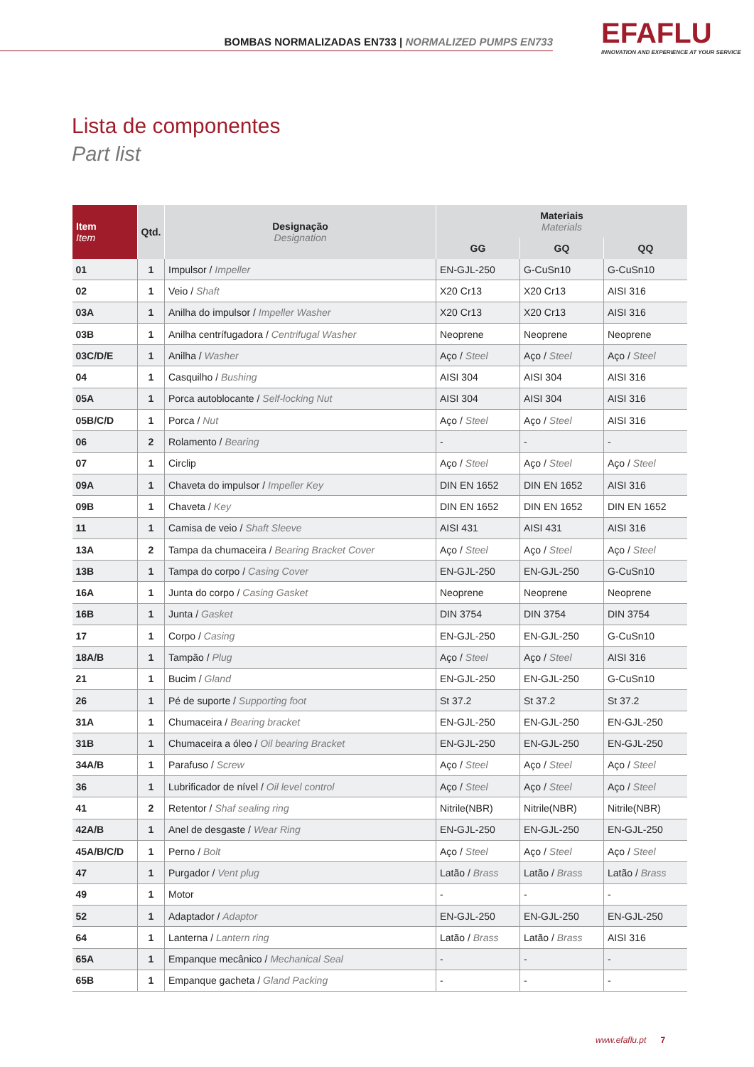BOMBAS NORMALIZADAS EN733 | NORMALIZED PUMPS EN733
EFAFLU
INNOVATION AND EXPERIENCE AT YOUR SERVICE
Lista de componentes
Part list
| Item Item | Qtd. | Designação Designation | Materiais Materials | | |
| --- | --- | --- | --- | --- | --- |
| | | | GG | GQ | QQ |
| 01 | 1 | Impulsor / Impeller | EN-GJL-250 | G-CuSn10 | G-CuSn10 |
| 02 | 1 | Veio / Shaft | X20 Cr13 | X20 Cr13 | AISI 316 |
| 03A | 1 | Anilha do impulsor / Impeller Washer | X20 Cr13 | X20 Cr13 | AISI 316 |
| 03B | 1 | Anilha centrífugadora / Centrifugal Washer | Neoprene | Neoprene | Neoprene |
| 03C/D/E | 1 | Anilha / Washer | Aço / Steel | Aço / Steel | Aço / Steel |
| 04 | 1 | Casquilho / Bushing | AISI 304 | AISI 304 | AISI 316 |
| 05A | 1 | Porca autoblocante / Self-locking Nut | AISI 304 | AISI 304 | AISI 316 |
| 05B/C/D | 1 | Porca / Nut | Aço / Steel | Aço / Steel | AISI 316 |
| 06 | 2 | Rolamento / Bearing | - | - | - |
| 07 | 1 | Circlip | Aço / Steel | Aço / Steel | Aço / Steel |
| 09A | 1 | Chaveta do impulsor / Impeller Key | DIN EN 1652 | DIN EN 1652 | AISI 316 |
| 09B | 1 | Chaveta / Key | DIN EN 1652 | DIN EN 1652 | DIN EN 1652 |
| 11 | 1 | Camisa de veio / Shaft Sleeve | AISI 431 | AISI 431 | AISI 316 |
| 13A | 2 | Tampa da chumaceira / Bearing Bracket Cover | Aço / Steel | Aço / Steel | Aço / Steel |
| 13B | 1 | Tampa do corpo / Casing Cover | EN-GJL-250 | EN-GJL-250 | G-CuSn10 |
| 16A | 1 | Junta do corpo / Casing Gasket | Neoprene | Neoprene | Neoprene |
| 16B | 1 | Junta / Gasket | DIN 3754 | DIN 3754 | DIN 3754 |
| 17 | 1 | Corpo / Casing | EN-GJL-250 | EN-GJL-250 | G-CuSn10 |
| 18A/B | 1 | Tampão / Plug | Aço / Steel | Aço / Steel | AISI 316 |
| 21 | 1 | Bucim / Gland | EN-GJL-250 | EN-GJL-250 | G-CuSn10 |
| 26 | 1 | Pé de suporte / Supporting foot | St 37.2 | St 37.2 | St 37.2 |
| 31A | 1 | Chumaceira / Bearing bracket | EN-GJL-250 | EN-GJL-250 | EN-GJL-250 |
| 31B | 1 | Chumaceira a óleo / Oil bearing Bracket | EN-GJL-250 | EN-GJL-250 | EN-GJL-250 |
| 34A/B | 1 | Parafuso / Screw | Aço / Steel | Aço / Steel | Aço / Steel |
| 36 | 1 | Lubrificador de nível / Oil level control | Aço / Steel | Aço / Steel | Aço / Steel |
| 41 | 2 | Retentor / Shaf sealing ring | Nitrile(NBR) | Nitrile(NBR) | Nitrile(NBR) |
| 42A/B | 1 | Anel de desgaste / Wear Ring | EN-GJL-250 | EN-GJL-250 | EN-GJL-250 |
| 45A/B/C/D | 1 | Perno / Bolt | Aço / Steel | Aço / Steel | Aço / Steel |
| 47 | 1 | Purgador / Vent plug | Latão / Brass | Latão / Brass | Latão / Brass |
| 49 | 1 | Motor | - | - | - |
| 52 | 1 | Adaptador / Adaptor | EN-GJL-250 | EN-GJL-250 | EN-GJL-250 |
| 64 | 1 | Lanterna / Lantern ring | Latão / Brass | Latão / Brass | AISI 316 |
| 65A | 1 | Empanque mecânico / Mechanical Seal | - | - | - |
| 65B | 1 | Empanque gacheta / Gland Packing | - | - | - |
www.efaflu.pt 7